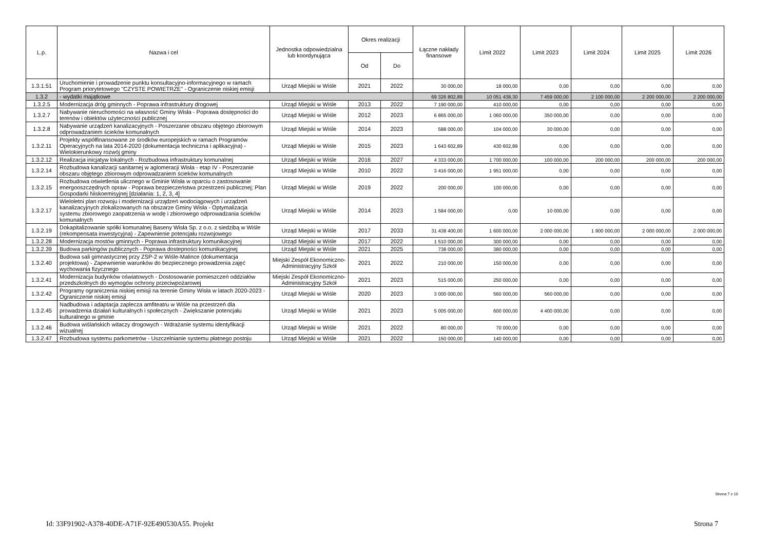| L.p. | Nazwa i cel | Jednostka odpowiedzialna lub koordynująca | Okres realizacji | | Łączne nakłady finansowe | Limit 2022 | Limit 2023 | Limit 2024 | Limit 2025 | Limit 2026 |
| --- | --- | --- | --- | --- | --- | --- | --- | --- | --- | --- |
| | | | Od | Do | | | | | | |
| 1.3.1.51 | Uruchomienie i prowadzenie punktu konsultacyjno-informacyjnego w ramach Program priorytetowego "CZYSTE POWIETRZE" - Ograniczenie niskiej emisji | Urząd Miejski w Wiśle | 2021 | 2022 | 30 000,00 | 18 000,00 | 0,00 | 0,00 | 0,00 | 0,00 |
| 1.3.2 | - wydatki majątkowe | | | | 69 326 802,89 | 10 051 438,30 | 7 459 000,00 | 2 100 000,00 | 2 200 000,00 | 2 200 000,00 |
| 1.3.2.5 | Modernizacja dróg gminnych - Poprawa infrastruktury drogowej | Urząd Miejski w Wiśle | 2013 | 2022 | 7 190 000,00 | 410 000,00 | 0,00 | 0,00 | 0,00 | 0,00 |
| 1.3.2.7 | Nabywanie nieruchomości na własność Gminy Wisła - Poprawa dostępności do terenów i obiektów użyteczności publicznej | Urząd Miejski w Wiśle | 2012 | 2023 | 6 865 000,00 | 1 060 000,00 | 350 000,00 | 0,00 | 0,00 | 0,00 |
| 1.3.2.8 | Nabywanie urządzeń kanalizacyjnych - Poszerzanie obszaru objętego zbiorowym odprowadzaniem ścieków komunalnych | Urząd Miejski w Wiśle | 2014 | 2023 | 588 000,00 | 104 000,00 | 30 000,00 | 0,00 | 0,00 | 0,00 |
| 1.3.2.11 | Projekty współfinansowane ze środków europejskich w ramach Programów Operacyjnych na lata 2014-2020 (dokumentacja techniczna i aplikacyjna) - Wielokierunkowy rozwój gminy | Urząd Miejski w Wiśle | 2015 | 2023 | 1 643 602,89 | 430 602,89 | 0,00 | 0,00 | 0,00 | 0,00 |
| 1.3.2.12 | Realizacja inicjatyw lokalnych - Rozbudowa infrastruktury komunalnej | Urząd Miejski w Wiśle | 2016 | 2027 | 4 333 000,00 | 1 700 000,00 | 100 000,00 | 200 000,00 | 200 000,00 | 200 000,00 |
| 1.3.2.14 | Rozbudowa kanalizacji sanitarnej w aglomeracji Wisła - etap IV - Poszerzanie obszaru objętego zbiorowym odprowadzaniem ścieków komunalnych | Urząd Miejski w Wiśle | 2010 | 2022 | 3 416 000,00 | 1 951 000,00 | 0,00 | 0,00 | 0,00 | 0,00 |
| 1.3.2.15 | Rozbudowa oświetlenia ulicznego w Gminie Wisła w oparciu o zastosowanie energooszczędnych opraw - Poprawa bezpieczeństwa przestrzeni publicznej; Plan Gospodarki Niskoemisyjnej [działania: 1, 2, 3, 4] | Urząd Miejski w Wiśle | 2019 | 2022 | 200 000,00 | 100 000,00 | 0,00 | 0,00 | 0,00 | 0,00 |
| 1.3.2.17 | Wieloletni plan rozwoju i modernizacji urządzeń wodociągowych i urządzeń kanalizacyjnych zlokalizowanych na obszarze Gminy Wisła - Optymalizacja systemu zbiorowego zaopatrzenia w wodę i zbiorowego odprowadzania ścieków komunalnych | Urząd Miejski w Wiśle | 2014 | 2023 | 1 584 000,00 | 0,00 | 10 000,00 | 0,00 | 0,00 | 0,00 |
| 1.3.2.19 | Dokapitalizowanie spółki komunalnej Baseny Wisła Sp. z o.o. z siedzibą w Wiśle (rekompensata inwestycyjna) - Zapewnienie potencjału rozwojowego | Urząd Miejski w Wiśle | 2017 | 2033 | 31 438 400,00 | 1 600 000,00 | 2 000 000,00 | 1 900 000,00 | 2 000 000,00 | 2 000 000,00 |
| 1.3.2.28 | Modernizacja mostów gminnych - Poprawa infrastruktury komunikacyjnej | Urząd Miejski w Wiśle | 2017 | 2022 | 1 510 000,00 | 300 000,00 | 0,00 | 0,00 | 0,00 | 0,00 |
| 1.3.2.39 | Budowa parkingów publicznych - Poprawa dostepności komunikacyjnej | Urząd Miejski w Wiśle | 2021 | 2025 | 738 000,00 | 380 000,00 | 0,00 | 0,00 | 0,00 | 0,00 |
| 1.3.2.40 | Budowa sali gimnastycznej przy ZSP-2 w Wiśle-Malince (dokumentacja projektowa) - Zapewnienie warunków do bezpiecznego prowadzenia zajęć wychowania fizycznego | Miejski Zespół Ekonomiczno-Administracyjny Szkół | 2021 | 2022 | 210 000,00 | 150 000,00 | 0,00 | 0,00 | 0,00 | 0,00 |
| 1.3.2.41 | Modernizacja budynków oświatowych - Dostosowanie pomieszczeń oddziałów przedszkolnych do wymogów ochrony przeciwpożarowej | Miejski Zespół Ekonomiczno-Administracyjny Szkół | 2021 | 2023 | 515 000,00 | 250 000,00 | 0,00 | 0,00 | 0,00 | 0,00 |
| 1.3.2.42 | Programy ograniczenia niskiej emisji na terenie Gminy Wisła w latach 2020-2023 - Ograniczenie niskiej emisji | Urząd Miejski w Wiśle | 2020 | 2023 | 3 000 000,00 | 560 000,00 | 560 000,00 | 0,00 | 0,00 | 0,00 |
| 1.3.2.45 | Nadbudowa i adaptacja zaplecza amfiteatru w Wiśle na przestrzeń dla prowadzenia działań kulturalnych i społecznych - Zwiększanie potencjału kulturalnego w gminie | Urząd Miejski w Wiśle | 2021 | 2023 | 5 005 000,00 | 600 000,00 | 4 400 000,00 | 0,00 | 0,00 | 0,00 |
| 1.3.2.46 | Budowa wiślańskich witaczy drogowych - Wdrażanie systemu identyfikacji wizualnej | Urząd Miejski w Wiśle | 2021 | 2022 | 80 000,00 | 70 000,00 | 0,00 | 0,00 | 0,00 | 0,00 |
| 1.3.2.47 | Rozbudowa systemu parkometrów - Uszczelnianie systemu płatnego postoju | Urząd Miejski w Wiśle | 2021 | 2022 | 150 000,00 | 140 000,00 | 0,00 | 0,00 | 0,00 | 0,00 |
Strona 7 z 10
Id: 33F91902-A378-40DE-A71F-92E490530A55. Projekt
Strona 7